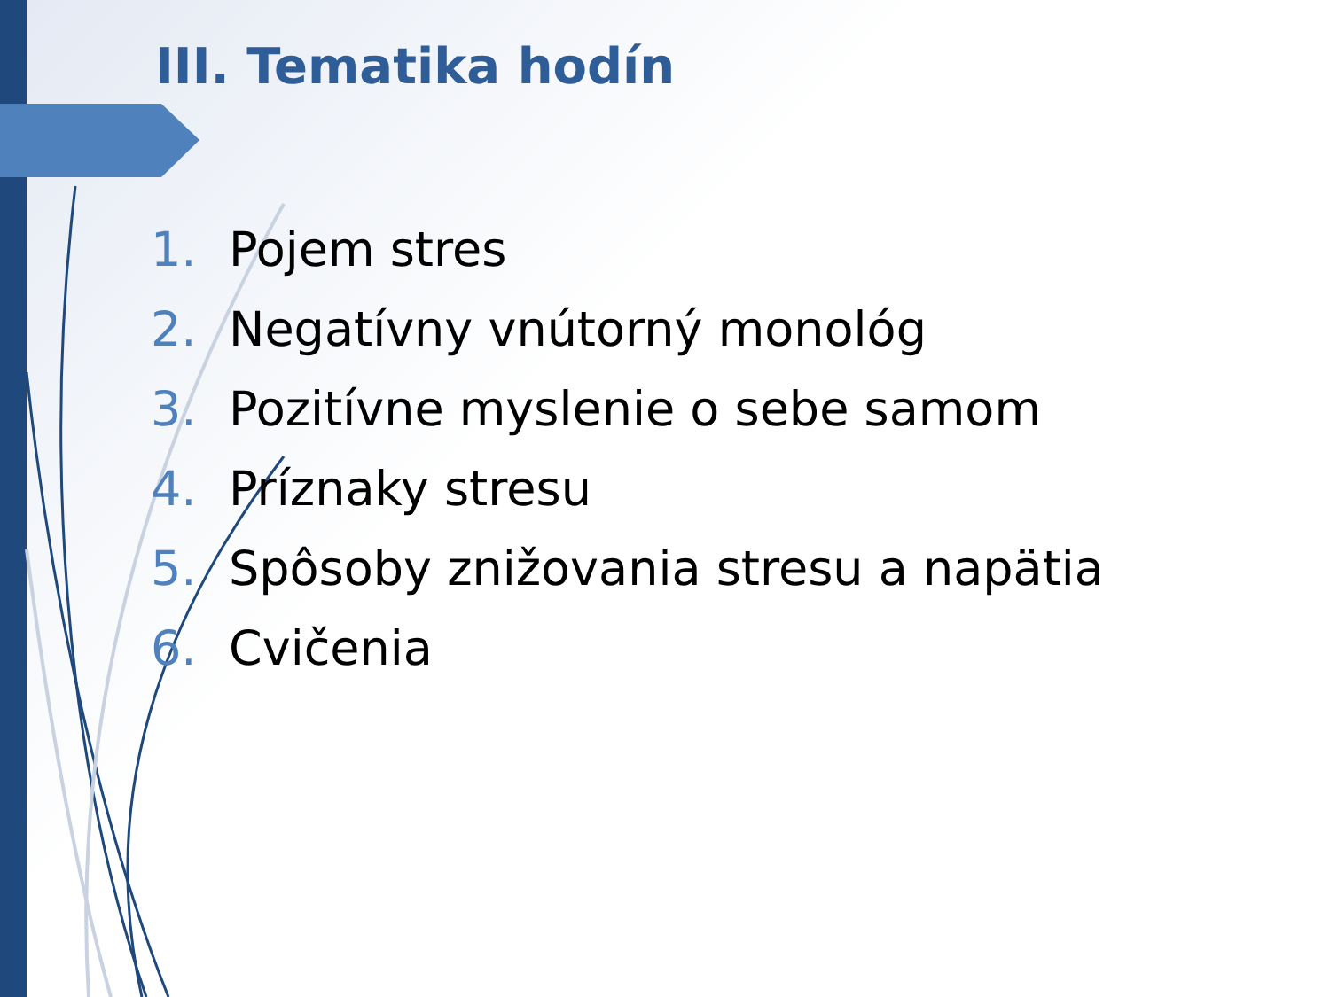III. Tematika hodín
1. Pojem stres
2. Negatívny vnútorný monológ
3. Pozitívne myslenie o sebe samom
4. Príznaky stresu
5. Spôsoby znižovania stresu a napätia
6. Cvičenia